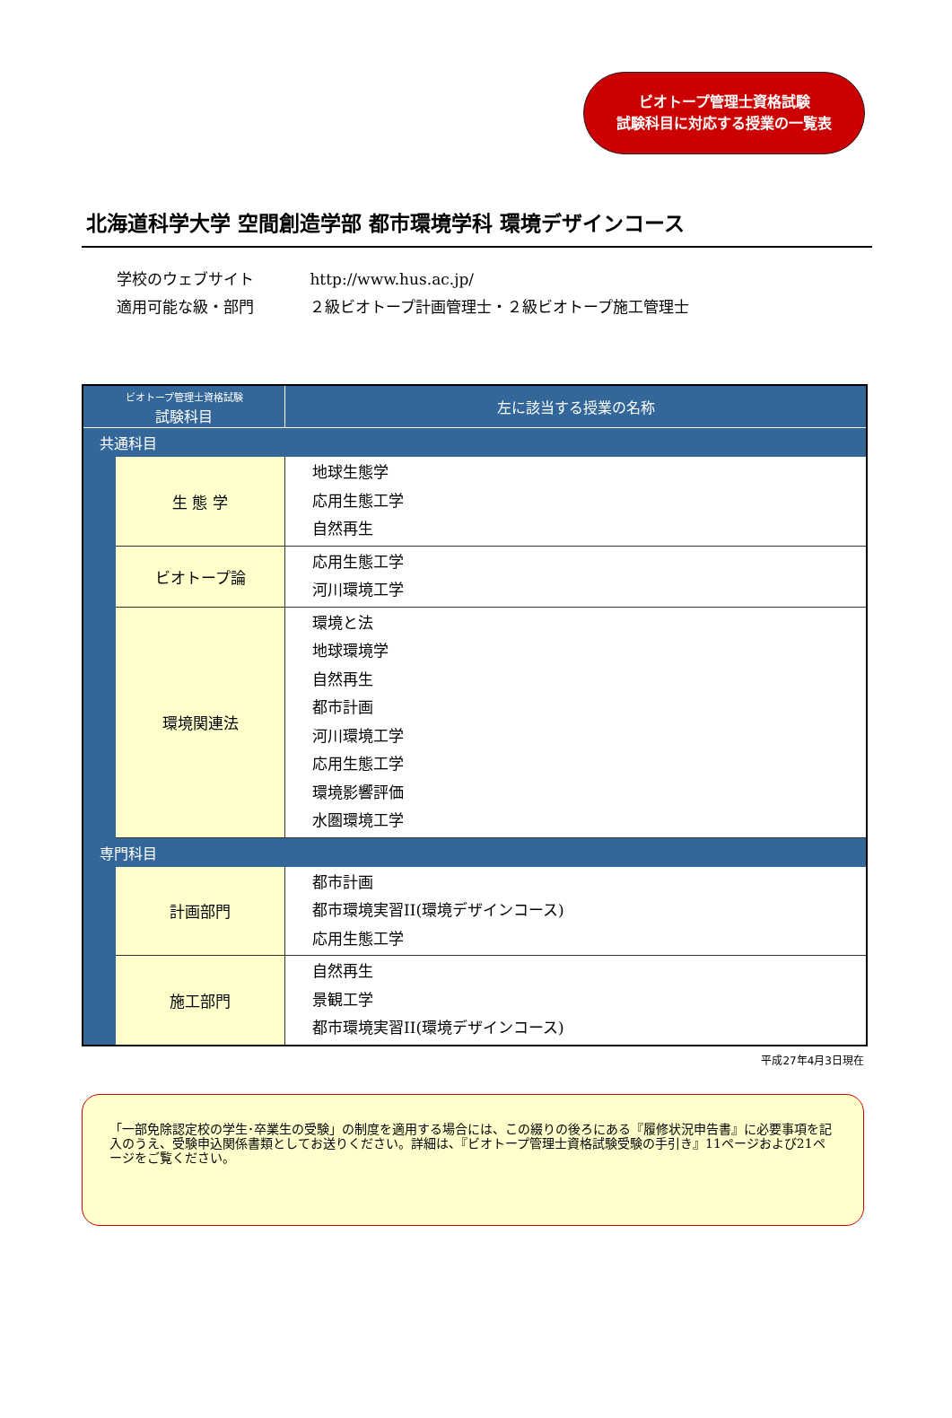ビオトープ管理士資格試験
試験科目に対応する授業の一覧表
北海道科学大学 空間創造学部 都市環境学科 環境デザインコース
学校のウェブサイト http://www.hus.ac.jp/
適用可能な級・部門 ２級ビオトープ計画管理士・２級ビオトープ施工管理士
| ビオトープ管理士資格試験 試験科目 | | 左に該当する授業の名称 |
| --- | --- | --- |
| 共通科目 | | |
| | 生 態 学 | 地球生態学 応用生態工学 自然再生 |
| | ビオトープ論 | 応用生態工学 河川環境工学 |
| | 環境関連法 | 環境と法 地球環境学 自然再生 都市計画 河川環境工学 応用生態工学 環境影響評価 水圏環境工学 |
| 専門科目 | | |
| | 計画部門 | 都市計画 都市環境実習II(環境デザインコース) 応用生態工学 |
| | 施工部門 | 自然再生 景観工学 都市環境実習II(環境デザインコース) |
平成27年4月3日現在
「一部免除認定校の学生･卒業生の受験」の制度を適用する場合には、この綴りの後ろにある『履修状況申告書』に必要事項を記入のうえ、受験申込関係書類としてお送りください。詳細は、『ビオトープ管理士資格試験受験の手引き』11ページおよび21ページをご覧ください。